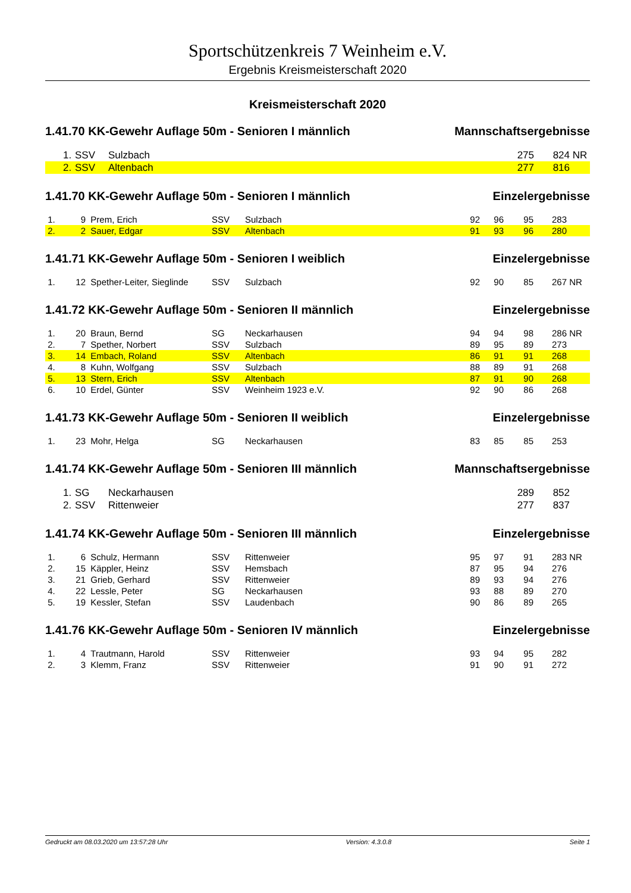Sportschützenkreis 7 Weinheim e.V.
Ergebnis Kreismeisterschaft 2020
Kreismeisterschaft 2020
1.41.70 KK-Gewehr Auflage 50m - Senioren I männlich Mannschaftsergebnisse
| | 1. | SSV | Sulzbach | 275 | 824 | NR |
| | 2. | SSV | Altenbach | 277 | 816 | |
1.41.70 KK-Gewehr Auflage 50m - Senioren I männlich Einzelergebnisse
| 1. | 9 | Prem, Erich | SSV | Sulzbach | 92 | 96 | 95 | 283 | |
| 2. | 2 | Sauer, Edgar | SSV | Altenbach | 91 | 93 | 96 | 280 | |
1.41.71 KK-Gewehr Auflage 50m - Senioren I weiblich Einzelergebnisse
| 1. | 12 | Spether-Leiter, Sieglinde | SSV | Sulzbach | 92 | 90 | 85 | 267 | NR |
1.41.72 KK-Gewehr Auflage 50m - Senioren II männlich Einzelergebnisse
| 1. | 20 | Braun, Bernd | SG | Neckarhausen | 94 | 94 | 98 | 286 | NR |
| 2. | 7 | Spether, Norbert | SSV | Sulzbach | 89 | 95 | 89 | 273 | |
| 3. | 14 | Embach, Roland | SSV | Altenbach | 86 | 91 | 91 | 268 | |
| 4. | 8 | Kuhn, Wolfgang | SSV | Sulzbach | 88 | 89 | 91 | 268 | |
| 5. | 13 | Stern, Erich | SSV | Altenbach | 87 | 91 | 90 | 268 | |
| 6. | 10 | Erdel, Günter | SSV | Weinheim 1923 e.V. | 92 | 90 | 86 | 268 | |
1.41.73 KK-Gewehr Auflage 50m - Senioren II weiblich Einzelergebnisse
| 1. | 23 | Mohr, Helga | SG | Neckarhausen | 83 | 85 | 85 | 253 | |
1.41.74 KK-Gewehr Auflage 50m - Senioren III männlich Mannschaftsergebnisse
| | 1. | SG | Neckarhausen | 289 | 852 | |
| | 2. | SSV | Rittenweier | 277 | 837 | |
1.41.74 KK-Gewehr Auflage 50m - Senioren III männlich Einzelergebnisse
| 1. | 6 | Schulz, Hermann | SSV | Rittenweier | 95 | 97 | 91 | 283 | NR |
| 2. | 15 | Käppler, Heinz | SSV | Hemsbach | 87 | 95 | 94 | 276 | |
| 3. | 21 | Grieb, Gerhard | SSV | Rittenweier | 89 | 93 | 94 | 276 | |
| 4. | 22 | Lessle, Peter | SG | Neckarhausen | 93 | 88 | 89 | 270 | |
| 5. | 19 | Kessler, Stefan | SSV | Laudenbach | 90 | 86 | 89 | 265 | |
1.41.76 KK-Gewehr Auflage 50m - Senioren IV männlich Einzelergebnisse
| 1. | 4 | Trautmann, Harold | SSV | Rittenweier | 93 | 94 | 95 | 282 | |
| 2. | 3 | Klemm, Franz | SSV | Rittenweier | 91 | 90 | 91 | 272 | |
Gedruckt am 08.03.2020 um 13:57:28 Uhr Version: 4.3.0.8 Seite 1